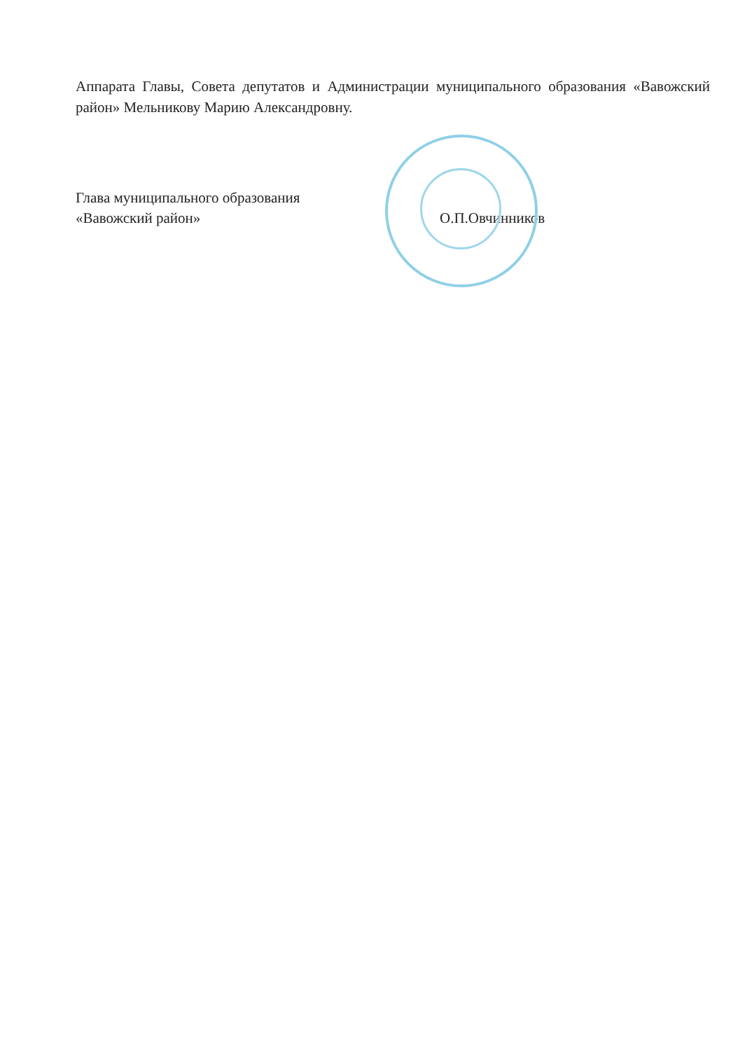Аппарата Главы, Совета депутатов и Администрации муниципального образования «Вавожский район» Мельникову Марию Александровну.
Глава муниципального образования
«Вавожский район»
О.П.Овчинников